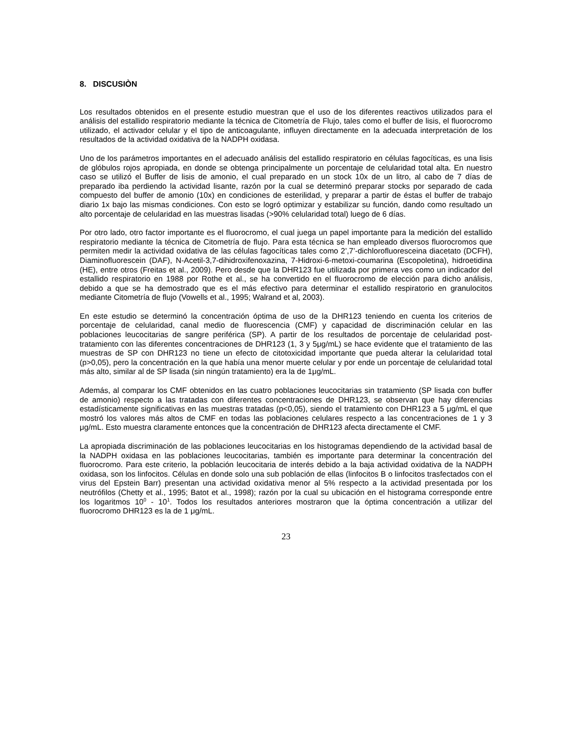8. DISCUSIÒN
Los resultados obtenidos en el presente estudio muestran que el uso de los diferentes reactivos utilizados para el análisis del estallido respiratorio mediante la técnica de Citometría de Flujo, tales como el buffer de lisis, el fluorocromo utilizado, el activador celular y el tipo de anticoagulante, influyen directamente en la adecuada interpretación de los resultados de la actividad oxidativa de la NADPH oxidasa.
Uno de los parámetros importantes en el adecuado análisis del estallido respiratorio en células fagocíticas, es una lisis de glóbulos rojos apropiada, en donde se obtenga principalmente un porcentaje de celularidad total alta. En nuestro caso se utilizó el Buffer de lisis de amonio, el cual preparado en un stock 10x de un litro, al cabo de 7 días de preparado iba perdiendo la actividad lisante, razón por la cual se determinó preparar stocks por separado de cada compuesto del buffer de amonio (10x) en condiciones de esterilidad, y preparar a partir de éstas el buffer de trabajo diario 1x bajo las mismas condiciones. Con esto se logró optimizar y estabilizar su función, dando como resultado un alto porcentaje de celularidad en las muestras lisadas (>90% celularidad total) luego de 6 días.
Por otro lado, otro factor importante es el fluorocromo, el cual juega un papel importante para la medición del estallido respiratorio mediante la técnica de Citometría de flujo. Para esta técnica se han empleado diversos fluorocromos que permiten medir la actividad oxidativa de las células fagocíticas tales como 2’,7’-dichlorofluoresceina diacetato (DCFH), Diaminofluorescein (DAF), N-Acetil-3,7-dihidroxifenoxazina, 7-Hidroxi-6-metoxi-coumarina (Escopoletina), hidroetidina (HE), entre otros (Freitas et al., 2009). Pero desde que la DHR123 fue utilizada por primera ves como un indicador del estallido respiratorio en 1988 por Rothe et al., se ha convertido en el fluorocromo de elección para dicho análisis, debido a que se ha demostrado que es el más efectivo para determinar el estallido respiratorio en granulocitos mediante Citometría de flujo (Vowells et al., 1995; Walrand et al, 2003).
En este estudio se determinó la concentración óptima de uso de la DHR123 teniendo en cuenta los criterios de porcentaje de celularidad, canal medio de fluorescencia (CMF) y capacidad de discriminación celular en las poblaciones leucocitarias de sangre periférica (SP). A partir de los resultados de porcentaje de celularidad post-tratamiento con las diferentes concentraciones de DHR123 (1, 3 y 5μg/mL) se hace evidente que el tratamiento de las muestras de SP con DHR123 no tiene un efecto de citotoxicidad importante que pueda alterar la celularidad total (p>0,05), pero la concentración en la que había una menor muerte celular y por ende un porcentaje de celularidad total más alto, similar al de SP lisada (sin ningún tratamiento) era la de 1μg/mL.
Además, al comparar los CMF obtenidos en las cuatro poblaciones leucocitarias sin tratamiento (SP lisada con buffer de amonio) respecto a las tratadas con diferentes concentraciones de DHR123, se observan que hay diferencias estadísticamente significativas en las muestras tratadas (p<0,05), siendo el tratamiento con DHR123 a 5 μg/mL el que mostró los valores más altos de CMF en todas las poblaciones celulares respecto a las concentraciones de 1 y 3 μg/mL. Esto muestra claramente entonces que la concentración de DHR123 afecta directamente el CMF.
La apropiada discriminación de las poblaciones leucocitarias en los histogramas dependiendo de la actividad basal de la NADPH oxidasa en las poblaciones leucocitarias, también es importante para determinar la concentración del fluorocromo. Para este criterio, la población leucocitaria de interés debido a la baja actividad oxidativa de la NADPH oxidasa, son los linfocitos. Células en donde solo una sub población de ellas (linfocitos B o linfocitos trasfectados con el virus del Epstein Barr) presentan una actividad oxidativa menor al 5% respecto a la actividad presentada por los neutrófilos (Chetty et al., 1995; Batot et al., 1998); razón por la cual su ubicación en el histograma corresponde entre los logaritmos 10<sup>0</sup> - 10<sup>1</sup>. Todos los resultados anteriores mostraron que la óptima concentración a utilizar del fluorocromo DHR123 es la de 1 μg/mL.
23